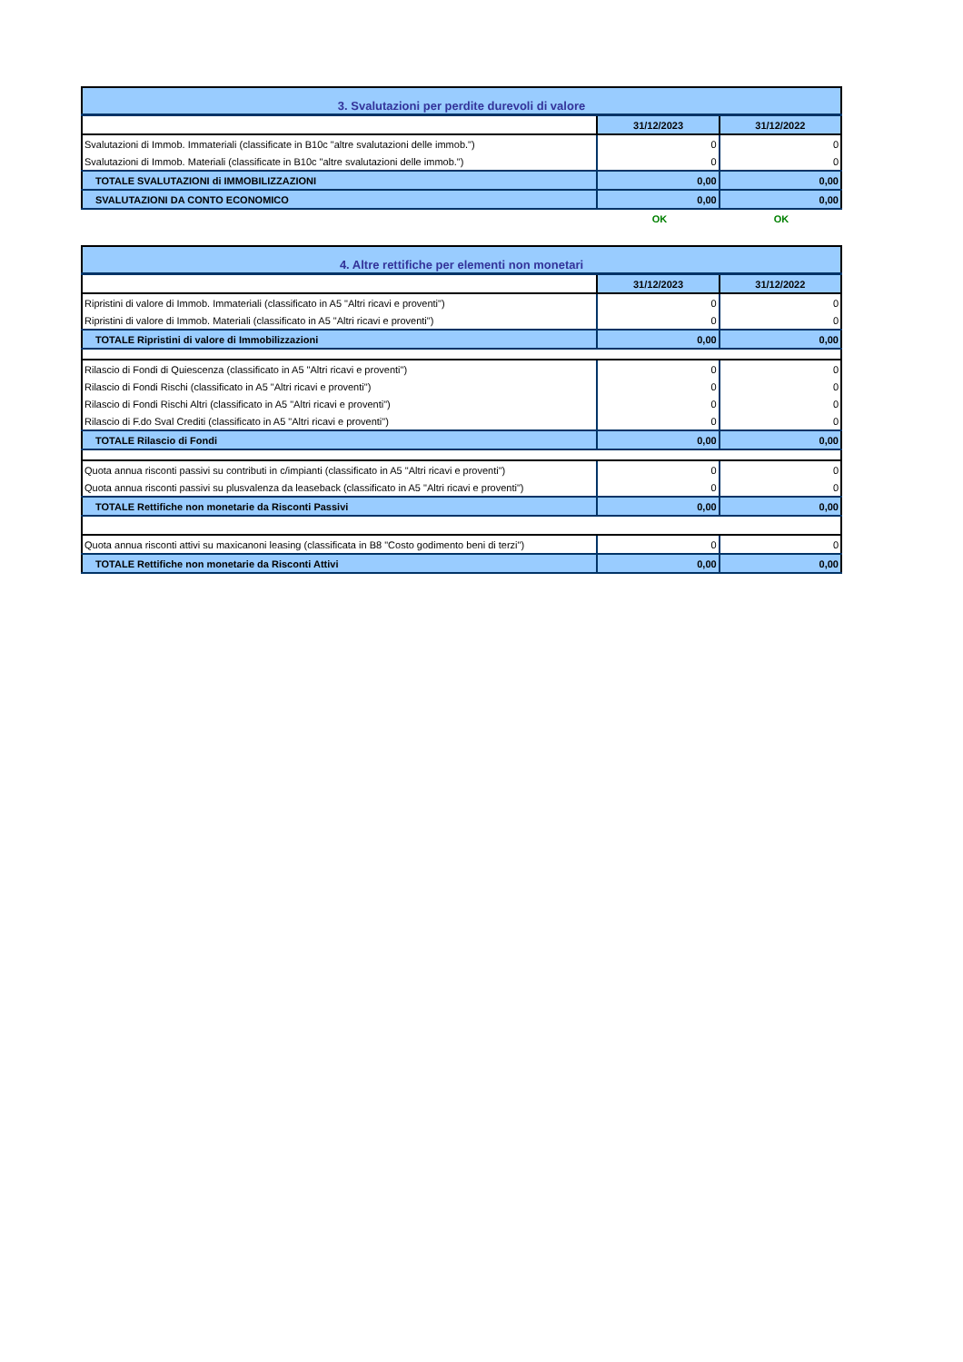| 3. Svalutazioni per perdite durevoli di valore | | |
| | 31/12/2023 | 31/12/2022 |
| Svalutazioni di Immob. Immateriali (classificate in B10c "altre svalutazioni delle immob.") | 0 | 0 |
| Svalutazioni di Immob. Materiali (classificate in B10c "altre svalutazioni delle immob.") | 0 | 0 |
| TOTALE SVALUTAZIONI di IMMOBILIZZAZIONI | 0,00 | 0,00 |
| SVALUTAZIONI DA CONTO ECONOMICO | 0,00 | 0,00 |
| | OK | OK |
| 4. Altre rettifiche per elementi non monetari | | |
| | 31/12/2023 | 31/12/2022 |
| Ripristini di valore di Immob. Immateriali (classificato in A5 "Altri ricavi e proventi") | 0 | 0 |
| Ripristini di valore di Immob. Materiali (classificato in A5 "Altri ricavi e proventi") | 0 | 0 |
| TOTALE Ripristini di valore di Immobilizzazioni | 0,00 | 0,00 |
| Rilascio di Fondi di Quiescenza (classificato in A5 "Altri ricavi e proventi") | 0 | 0 |
| Rilascio di Fondi Rischi (classificato in A5 "Altri ricavi e proventi") | 0 | 0 |
| Rilascio di Fondi Rischi Altri (classificato in A5 "Altri ricavi e proventi") | 0 | 0 |
| Rilascio di F.do Sval Crediti (classificato in A5 "Altri ricavi e proventi") | 0 | 0 |
| TOTALE Rilascio di Fondi | 0,00 | 0,00 |
| Quota annua risconti passivi su contributi in c/impianti (classificato in A5 "Altri ricavi e proventi") | 0 | 0 |
| Quota annua risconti passivi su plusvalenza da leaseback (classificato in A5 "Altri ricavi e proventi") | 0 | 0 |
| TOTALE Rettifiche non monetarie da Risconti Passivi | 0,00 | 0,00 |
| Quota annua risconti attivi su maxicanoni leasing (classificata in B8 "Costo godimento beni di terzi") | 0 | 0 |
| TOTALE Rettifiche non monetarie da Risconti Attivi | 0,00 | 0,00 |